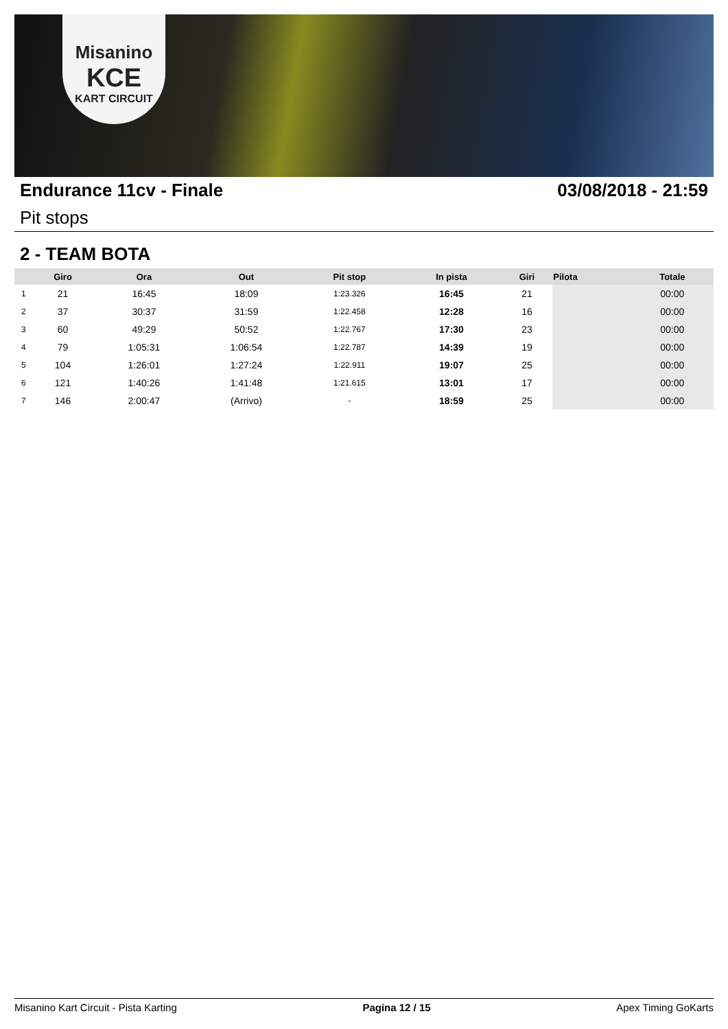Misanino
KCE
KART CIRCUIT
Endurance 11cv - Finale 03/08/2018 - 21:59
Pit stops
2 - TEAM BOTA
| | Giro | Ora | Out | Pit stop | In pista | Giri | Pilota | Totale |
| --- | --- | --- | --- | --- | --- | --- | --- | --- |
| 1 | 21 | 16:45 | 18:09 | 1:23.326 | 16:45 | 21 | | 00:00 |
| 2 | 37 | 30:37 | 31:59 | 1:22.458 | 12:28 | 16 | | 00:00 |
| 3 | 60 | 49:29 | 50:52 | 1:22.767 | 17:30 | 23 | | 00:00 |
| 4 | 79 | 1:05:31 | 1:06:54 | 1:22.787 | 14:39 | 19 | | 00:00 |
| 5 | 104 | 1:26:01 | 1:27:24 | 1:22.911 | 19:07 | 25 | | 00:00 |
| 6 | 121 | 1:40:26 | 1:41:48 | 1:21.615 | 13:01 | 17 | | 00:00 |
| 7 | 146 | 2:00:47 | (Arrivo) | - | 18:59 | 25 | | 00:00 |
Misanino Kart Circuit - Pista Karting Pagina 12 / 15 Apex Timing GoKarts